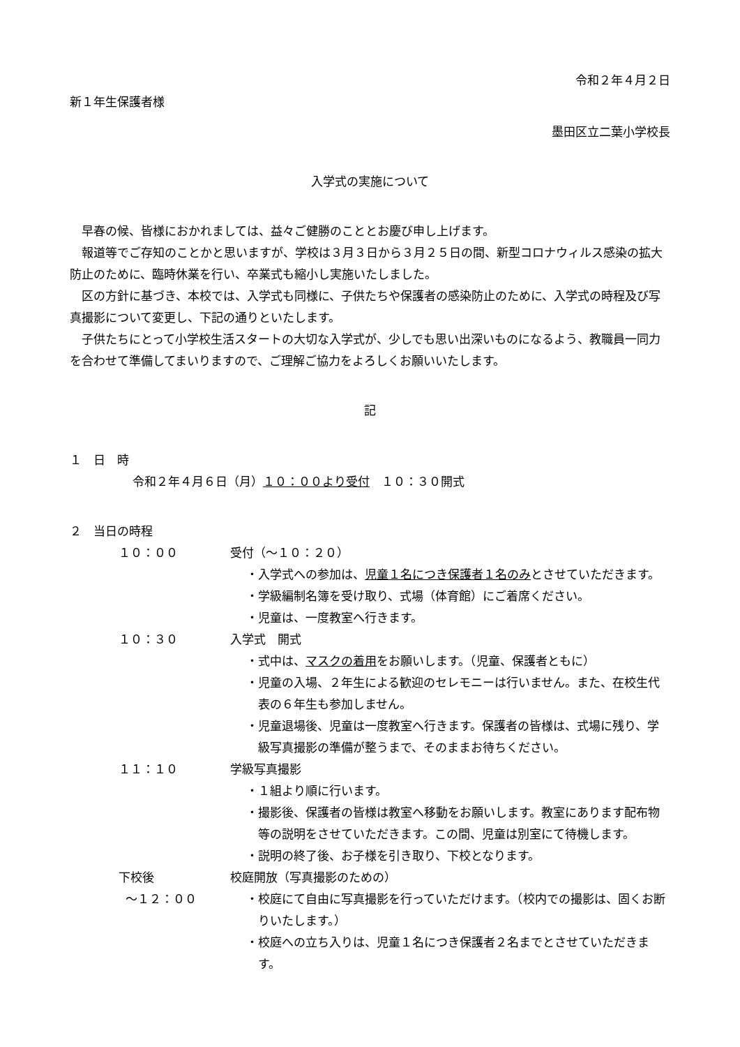令和２年４月２日
新１年生保護者様
墨田区立二葉小学校長
入学式の実施について
早春の候、皆様におかれましては、益々ご健勝のこととお慶び申し上げます。
報道等でご存知のことかと思いますが、学校は３月３日から３月２５日の間、新型コロナウィルス感染の拡大防止のために、臨時休業を行い、卒業式も縮小し実施いたしました。
区の方針に基づき、本校では、入学式も同様に、子供たちや保護者の感染防止のために、入学式の時程及び写真撮影について変更し、下記の通りといたします。
子供たちにとって小学校生活スタートの大切な入学式が、少しでも思い出深いものになるよう、教職員一同力を合わせて準備してまいりますので、ご理解ご協力をよろしくお願いいたします。
記
１　日　時
令和２年４月６日（月）１０：００より受付　１０：３０開式
２　当日の時程
１０：００ 受付（～１０：２０）
・入学式への参加は、児童１名につき保護者１名のみとさせていただきます。
・学級編制名簿を受け取り、式場（体育館）にご着席ください。
・児童は、一度教室へ行きます。
１０：３０ 入学式　開式
・式中は、マスクの着用をお願いします。（児童、保護者ともに）
・児童の入場、２年生による歓迎のセレモニーは行いません。また、在校生代表の６年生も参加しません。
・児童退場後、児童は一度教室へ行きます。保護者の皆様は、式場に残り、学級写真撮影の準備が整うまで、そのままお待ちください。
１１：１０ 学級写真撮影
・１組より順に行います。
・撮影後、保護者の皆様は教室へ移動をお願いします。教室にあります配布物等の説明をさせていただきます。この間、児童は別室にて待機します。
・説明の終了後、お子様を引き取り、下校となります。
下校後 校庭開放（写真撮影のための）
～１２：００
・校庭にて自由に写真撮影を行っていただけます。（校内での撮影は、固くお断りいたします。）
・校庭への立ち入りは、児童１名につき保護者２名までとさせていただきます。